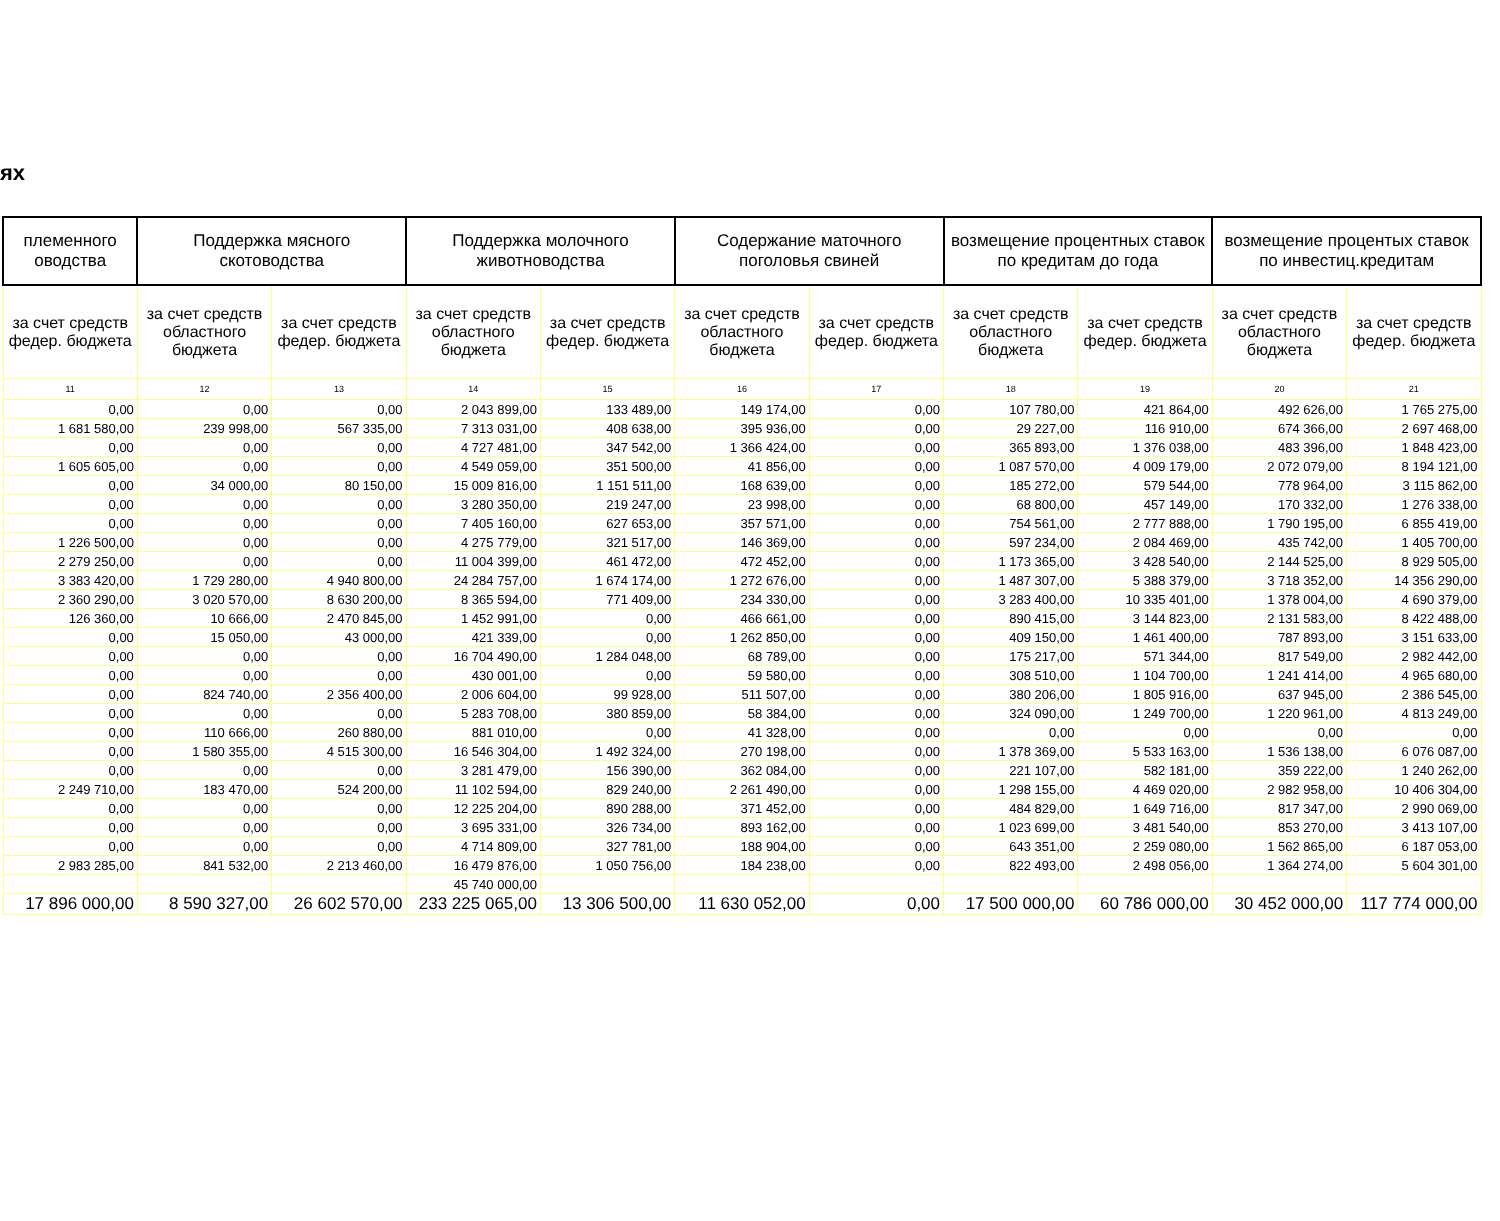ях
| племенного оводства | Поддержка мясного скотоводства | | Поддержка молочного животноводства | | Содержание маточного поголовья свиней | | возмещение процентных ставок по кредитам до года | | возмещение процентых ставок по инвестиц.кредитам | |
| --- | --- | --- | --- | --- | --- | --- | --- | --- | --- | --- |
| за счет средств федер. бюджета | за счет средств областного бюджета | за счет средств федер. бюджета | за счет средств областного бюджета | за счет средств федер. бюджета | за счет средств областного бюджета | за счет средств федер. бюджета | за счет средств областного бюджета | за счет средств федер. бюджета | за счет средств областного бюджета | за счет средств федер. бюджета |
| 11 | 12 | 13 | 14 | 15 | 16 | 17 | 18 | 19 | 20 | 21 |
| 0,00 | 0,00 | 0,00 | 2 043 899,00 | 133 489,00 | 149 174,00 | 0,00 | 107 780,00 | 421 864,00 | 492 626,00 | 1 765 275,00 |
| 1 681 580,00 | 239 998,00 | 567 335,00 | 7 313 031,00 | 408 638,00 | 395 936,00 | 0,00 | 29 227,00 | 116 910,00 | 674 366,00 | 2 697 468,00 |
| 0,00 | 0,00 | 0,00 | 4 727 481,00 | 347 542,00 | 1 366 424,00 | 0,00 | 365 893,00 | 1 376 038,00 | 483 396,00 | 1 848 423,00 |
| 1 605 605,00 | 0,00 | 0,00 | 4 549 059,00 | 351 500,00 | 41 856,00 | 0,00 | 1 087 570,00 | 4 009 179,00 | 2 072 079,00 | 8 194 121,00 |
| 0,00 | 34 000,00 | 80 150,00 | 15 009 816,00 | 1 151 511,00 | 168 639,00 | 0,00 | 185 272,00 | 579 544,00 | 778 964,00 | 3 115 862,00 |
| 0,00 | 0,00 | 0,00 | 3 280 350,00 | 219 247,00 | 23 998,00 | 0,00 | 68 800,00 | 457 149,00 | 170 332,00 | 1 276 338,00 |
| 0,00 | 0,00 | 0,00 | 7 405 160,00 | 627 653,00 | 357 571,00 | 0,00 | 754 561,00 | 2 777 888,00 | 1 790 195,00 | 6 855 419,00 |
| 1 226 500,00 | 0,00 | 0,00 | 4 275 779,00 | 321 517,00 | 146 369,00 | 0,00 | 597 234,00 | 2 084 469,00 | 435 742,00 | 1 405 700,00 |
| 2 279 250,00 | 0,00 | 0,00 | 11 004 399,00 | 461 472,00 | 472 452,00 | 0,00 | 1 173 365,00 | 3 428 540,00 | 2 144 525,00 | 8 929 505,00 |
| 3 383 420,00 | 1 729 280,00 | 4 940 800,00 | 24 284 757,00 | 1 674 174,00 | 1 272 676,00 | 0,00 | 1 487 307,00 | 5 388 379,00 | 3 718 352,00 | 14 356 290,00 |
| 2 360 290,00 | 3 020 570,00 | 8 630 200,00 | 8 365 594,00 | 771 409,00 | 234 330,00 | 0,00 | 3 283 400,00 | 10 335 401,00 | 1 378 004,00 | 4 690 379,00 |
| 126 360,00 | 10 666,00 | 2 470 845,00 | 1 452 991,00 | 0,00 | 466 661,00 | 0,00 | 890 415,00 | 3 144 823,00 | 2 131 583,00 | 8 422 488,00 |
| 0,00 | 15 050,00 | 43 000,00 | 421 339,00 | 0,00 | 1 262 850,00 | 0,00 | 409 150,00 | 1 461 400,00 | 787 893,00 | 3 151 633,00 |
| 0,00 | 0,00 | 0,00 | 16 704 490,00 | 1 284 048,00 | 68 789,00 | 0,00 | 175 217,00 | 571 344,00 | 817 549,00 | 2 982 442,00 |
| 0,00 | 0,00 | 0,00 | 430 001,00 | 0,00 | 59 580,00 | 0,00 | 308 510,00 | 1 104 700,00 | 1 241 414,00 | 4 965 680,00 |
| 0,00 | 824 740,00 | 2 356 400,00 | 2 006 604,00 | 99 928,00 | 511 507,00 | 0,00 | 380 206,00 | 1 805 916,00 | 637 945,00 | 2 386 545,00 |
| 0,00 | 0,00 | 0,00 | 5 283 708,00 | 380 859,00 | 58 384,00 | 0,00 | 324 090,00 | 1 249 700,00 | 1 220 961,00 | 4 813 249,00 |
| 0,00 | 110 666,00 | 260 880,00 | 881 010,00 | 0,00 | 41 328,00 | 0,00 | 0,00 | 0,00 | 0,00 | 0,00 |
| 0,00 | 1 580 355,00 | 4 515 300,00 | 16 546 304,00 | 1 492 324,00 | 270 198,00 | 0,00 | 1 378 369,00 | 5 533 163,00 | 1 536 138,00 | 6 076 087,00 |
| 0,00 | 0,00 | 0,00 | 3 281 479,00 | 156 390,00 | 362 084,00 | 0,00 | 221 107,00 | 582 181,00 | 359 222,00 | 1 240 262,00 |
| 2 249 710,00 | 183 470,00 | 524 200,00 | 11 102 594,00 | 829 240,00 | 2 261 490,00 | 0,00 | 1 298 155,00 | 4 469 020,00 | 2 982 958,00 | 10 406 304,00 |
| 0,00 | 0,00 | 0,00 | 12 225 204,00 | 890 288,00 | 371 452,00 | 0,00 | 484 829,00 | 1 649 716,00 | 817 347,00 | 2 990 069,00 |
| 0,00 | 0,00 | 0,00 | 3 695 331,00 | 326 734,00 | 893 162,00 | 0,00 | 1 023 699,00 | 3 481 540,00 | 853 270,00 | 3 413 107,00 |
| 0,00 | 0,00 | 0,00 | 4 714 809,00 | 327 781,00 | 188 904,00 | 0,00 | 643 351,00 | 2 259 080,00 | 1 562 865,00 | 6 187 053,00 |
| 2 983 285,00 | 841 532,00 | 2 213 460,00 | 16 479 876,00 | 1 050 756,00 | 184 238,00 | 0,00 | 822 493,00 | 2 498 056,00 | 1 364 274,00 | 5 604 301,00 |
| | | | 45 740 000,00 | | | | | | | |
| 17 896 000,00 | 8 590 327,00 | 26 602 570,00 | 233 225 065,00 | 13 306 500,00 | 11 630 052,00 | 0,00 | 17 500 000,00 | 60 786 000,00 | 30 452 000,00 | 117 774 000,00 |